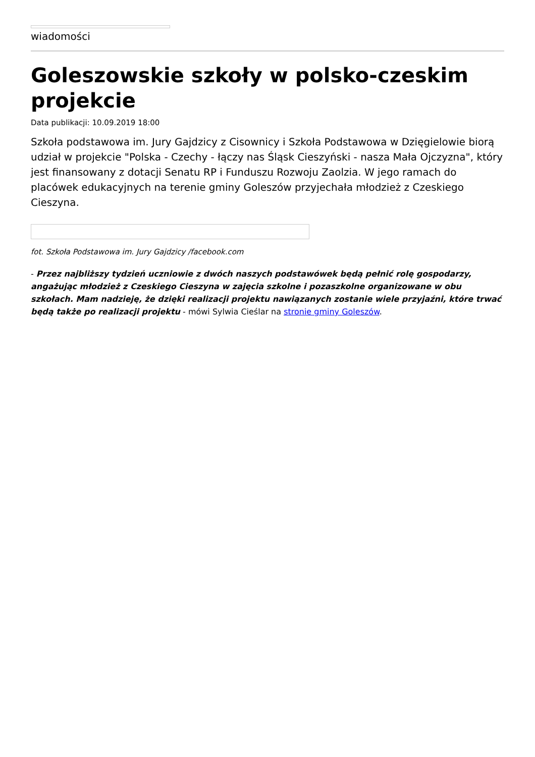wiadomości
Goleszowskie szkoły w polsko-czeskim projekcie
Data publikacji: 10.09.2019 18:00
Szkoła podstawowa im. Jury Gajdzicy z Cisownicy i Szkoła Podstawowa w Dzięgielowie biorą udział w projekcie "Polska - Czechy - łączy nas Śląsk Cieszyński - nasza Mała Ojczyzna", który jest finansowany z dotacji Senatu RP i Funduszu Rozwoju Zaolzia. W jego ramach do placówek edukacyjnych na terenie gminy Goleszów przyjechała młodzież z Czeskiego Cieszyna.
fot. Szkoła Podstawowa im. Jury Gajdzicy /facebook.com
- Przez najbliższy tydzień uczniowie z dwóch naszych podstawówek będą pełnić rolę gospodarzy, angażując młodzież z Czeskiego Cieszyna w zajęcia szkolne i pozaszkolne organizowane w obu szkołach. Mam nadzieję, że dzięki realizacji projektu nawiązanych zostanie wiele przyjaźni, które trwać będą także po realizacji projektu - mówi Sylwia Cieślar na stronie gminy Goleszów.